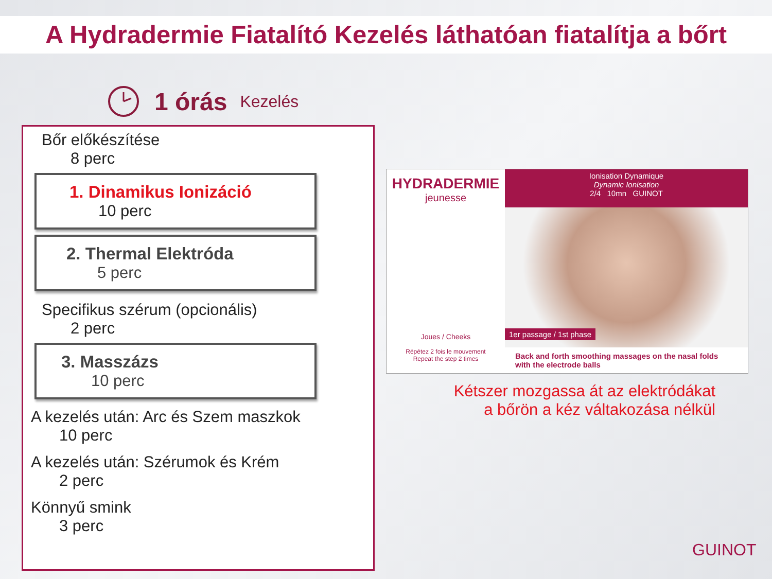A Hydradermie Fiatalító Kezelés láthatóan fiatalítja a bőrt
1 órás Kezelés
Bőr előkészítése
8 perc
1. Dinamikus Ionizáció
10 perc
2. Thermal Elektróda
5 perc
Specifikus szérum (opcionális)
2 perc
3. Masszázs
10 perc
A kezelés után: Arc és Szem maszkok
10 perc
A kezelés után: Szérumok és Krém
2 perc
Könnyű smink
3 perc
HYDRADERMIE
jeunesse
Joues / Cheeks
Répétez 2 fois le mouvement
Repeat the step 2 times
Ionisation Dynamique
Dynamic Ionisation
2/4 10mn GUINOT
1er passage / 1st phase
Back and forth smoothing massages on the nasal folds
with the electrode balls
Kétszer mozgassa át az elektródákat
a bőrön a kéz váltakozása nélkül
GUINOT